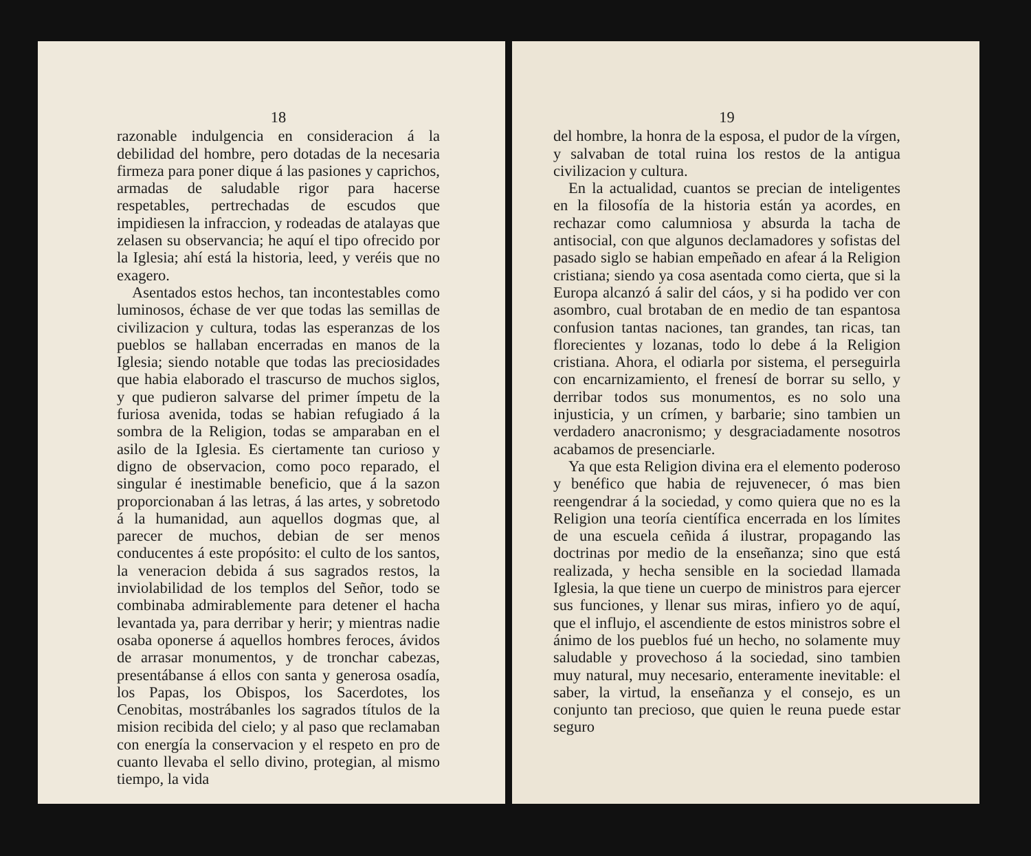18
razonable indulgencia en consideracion á la debilidad del hombre, pero dotadas de la necesaria firmeza para poner dique á las pasiones y caprichos, armadas de saludable rigor para hacerse respetables, pertrechadas de escudos que impidiesen la infraccion, y rodeadas de atalayas que zelasen su observancia; he aquí el tipo ofrecido por la Iglesia; ahí está la historia, leed, y veréis que no exagero.
Asentados estos hechos, tan incontestables como luminosos, échase de ver que todas las semillas de civilizacion y cultura, todas las esperanzas de los pueblos se hallaban encerradas en manos de la Iglesia; siendo notable que todas las preciosidades que habia elaborado el trascurso de muchos siglos, y que pudieron salvarse del primer ímpetu de la furiosa avenida, todas se habian refugiado á la sombra de la Religion, todas se amparaban en el asilo de la Iglesia. Es ciertamente tan curioso y digno de observacion, como poco reparado, el singular é inestimable beneficio, que á la sazon proporcionaban á las letras, á las artes, y sobretodo á la humanidad, aun aquellos dogmas que, al parecer de muchos, debian de ser menos conducentes á este propósito: el culto de los santos, la veneracion debida á sus sagrados restos, la inviolabilidad de los templos del Señor, todo se combinaba admirablemente para detener el hacha levantada ya, para derribar y herir; y mientras nadie osaba oponerse á aquellos hombres feroces, ávidos de arrasar monumentos, y de tronchar cabezas, presentábanse á ellos con santa y generosa osadía, los Papas, los Obispos, los Sacerdotes, los Cenobitas, mostrábanles los sagrados títulos de la mision recibida del cielo; y al paso que reclamaban con energía la conservacion y el respeto en pro de cuanto llevaba el sello divino, protegian, al mismo tiempo, la vida
19
del hombre, la honra de la esposa, el pudor de la vírgen, y salvaban de total ruina los restos de la antigua civilizacion y cultura.
En la actualidad, cuantos se precian de inteligentes en la filosofía de la historia están ya acordes, en rechazar como calumniosa y absurda la tacha de antisocial, con que algunos declamadores y sofistas del pasado siglo se habian empeñado en afear á la Religion cristiana; siendo ya cosa asentada como cierta, que si la Europa alcanzó á salir del cáos, y si ha podido ver con asombro, cual brotaban de en medio de tan espantosa confusion tantas naciones, tan grandes, tan ricas, tan florecientes y lozanas, todo lo debe á la Religion cristiana. Ahora, el odiarla por sistema, el perseguirla con encarnizamiento, el frenesí de borrar su sello, y derribar todos sus monumentos, es no solo una injusticia, y un crímen, y barbarie; sino tambien un verdadero anacronismo; y desgraciadamente nosotros acabamos de presenciarle.
Ya que esta Religion divina era el elemento poderoso y benéfico que habia de rejuvenecer, ó mas bien reengendrar á la sociedad, y como quiera que no es la Religion una teoría científica encerrada en los límites de una escuela ceñida á ilustrar, propagando las doctrinas por medio de la enseñanza; sino que está realizada, y hecha sensible en la sociedad llamada Iglesia, la que tiene un cuerpo de ministros para ejercer sus funciones, y llenar sus miras, infiero yo de aquí, que el influjo, el ascendiente de estos ministros sobre el ánimo de los pueblos fué un hecho, no solamente muy saludable y provechoso á la sociedad, sino tambien muy natural, muy necesario, enteramente inevitable: el saber, la virtud, la enseñanza y el consejo, es un conjunto tan precioso, que quien le reuna puede estar seguro